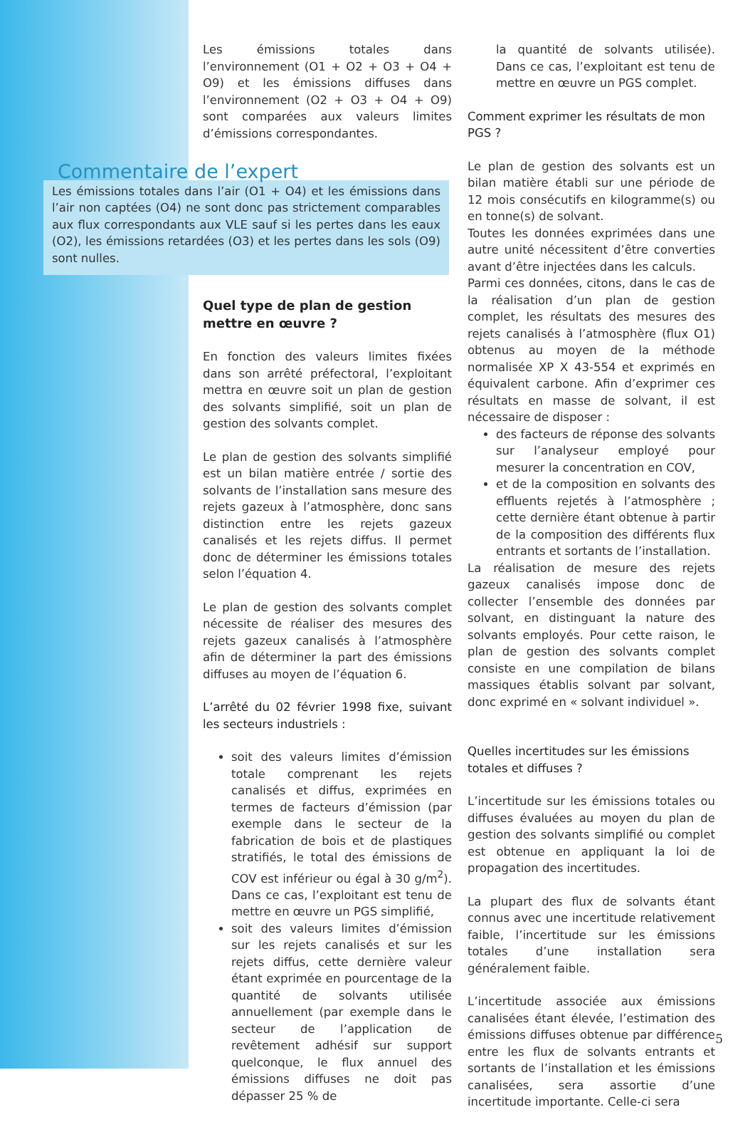Les émissions totales dans l’environnement (O1 + O2 + O3 + O4 + O9) et les émissions diffuses dans l’environnement (O2 + O3 + O4 + O9) sont comparées aux valeurs limites d’émissions correspondantes.
Commentaire de l’expert
Les émissions totales dans l’air (O1 + O4) et les émissions dans l’air non captées (O4) ne sont donc pas strictement comparables aux flux correspondants aux VLE sauf si les pertes dans les eaux (O2), les émissions retardées (O3) et les pertes dans les sols (O9) sont nulles.
Quel type de plan de gestion mettre en œuvre ?
En fonction des valeurs limites fixées dans son arrêté préfectoral, l’exploitant mettra en œuvre soit un plan de gestion des solvants simplifié, soit un plan de gestion des solvants complet.
Le plan de gestion des solvants simplifié est un bilan matière entrée / sortie des solvants de l’installation sans mesure des rejets gazeux à l’atmosphère, donc sans distinction entre les rejets gazeux canalisés et les rejets diffus. Il permet donc de déterminer les émissions totales selon l’équation 4.
Le plan de gestion des solvants complet nécessite de réaliser des mesures des rejets gazeux canalisés à l’atmosphère afin de déterminer la part des émissions diffuses au moyen de l’équation 6.
L’arrêté du 02 février 1998 fixe, suivant les secteurs industriels :
soit des valeurs limites d’émission totale comprenant les rejets canalisés et diffus, exprimées en termes de facteurs d’émission (par exemple dans le secteur de la fabrication de bois et de plastiques stratifiés, le total des émissions de COV est inférieur ou égal à 30 g/m<sup>2</sup>). Dans ce cas, l’exploitant est tenu de mettre en œuvre un PGS simplifié,
soit des valeurs limites d’émission sur les rejets canalisés et sur les rejets diffus, cette dernière valeur étant exprimée en pourcentage de la quantité de solvants utilisée annuellement (par exemple dans le secteur de l’application de revêtement adhésif sur support quelconque, le flux annuel des émissions diffuses ne doit pas dépasser 25 % de
la quantité de solvants utilisée). Dans ce cas, l’exploitant est tenu de mettre en œuvre un PGS complet.
Comment exprimer les résultats de mon PGS ?
Le plan de gestion des solvants est un bilan matière établi sur une période de 12 mois consécutifs en kilogramme(s) ou en tonne(s) de solvant.
Toutes les données exprimées dans une autre unité nécessitent d’être converties avant d’être injectées dans les calculs.
Parmi ces données, citons, dans le cas de la réalisation d’un plan de gestion complet, les résultats des mesures des rejets canalisés à l’atmosphère (flux O1) obtenus au moyen de la méthode normalisée XP X 43-554 et exprimés en équivalent carbone. Afin d’exprimer ces résultats en masse de solvant, il est nécessaire de disposer :
des facteurs de réponse des solvants sur l’analyseur employé pour mesurer la concentration en COV,
et de la composition en solvants des effluents rejetés à l’atmosphère ; cette dernière étant obtenue à partir de la composition des différents flux entrants et sortants de l’installation.
La réalisation de mesure des rejets gazeux canalisés impose donc de collecter l’ensemble des données par solvant, en distinguant la nature des solvants employés. Pour cette raison, le plan de gestion des solvants complet consiste en une compilation de bilans massiques établis solvant par solvant, donc exprimé en « solvant individuel ».
Quelles incertitudes sur les émissions totales et diffuses ?
L’incertitude sur les émissions totales ou diffuses évaluées au moyen du plan de gestion des solvants simplifié ou complet est obtenue en appliquant la loi de propagation des incertitudes.
La plupart des flux de solvants étant connus avec une incertitude relativement faible, l’incertitude sur les émissions totales d’une installation sera généralement faible.
L’incertitude associée aux émissions canalisées étant élevée, l’estimation des émissions diffuses obtenue par différence entre les flux de solvants entrants et sortants de l’installation et les émissions canalisées, sera assortie d’une incertitude importante. Celle-ci sera
5